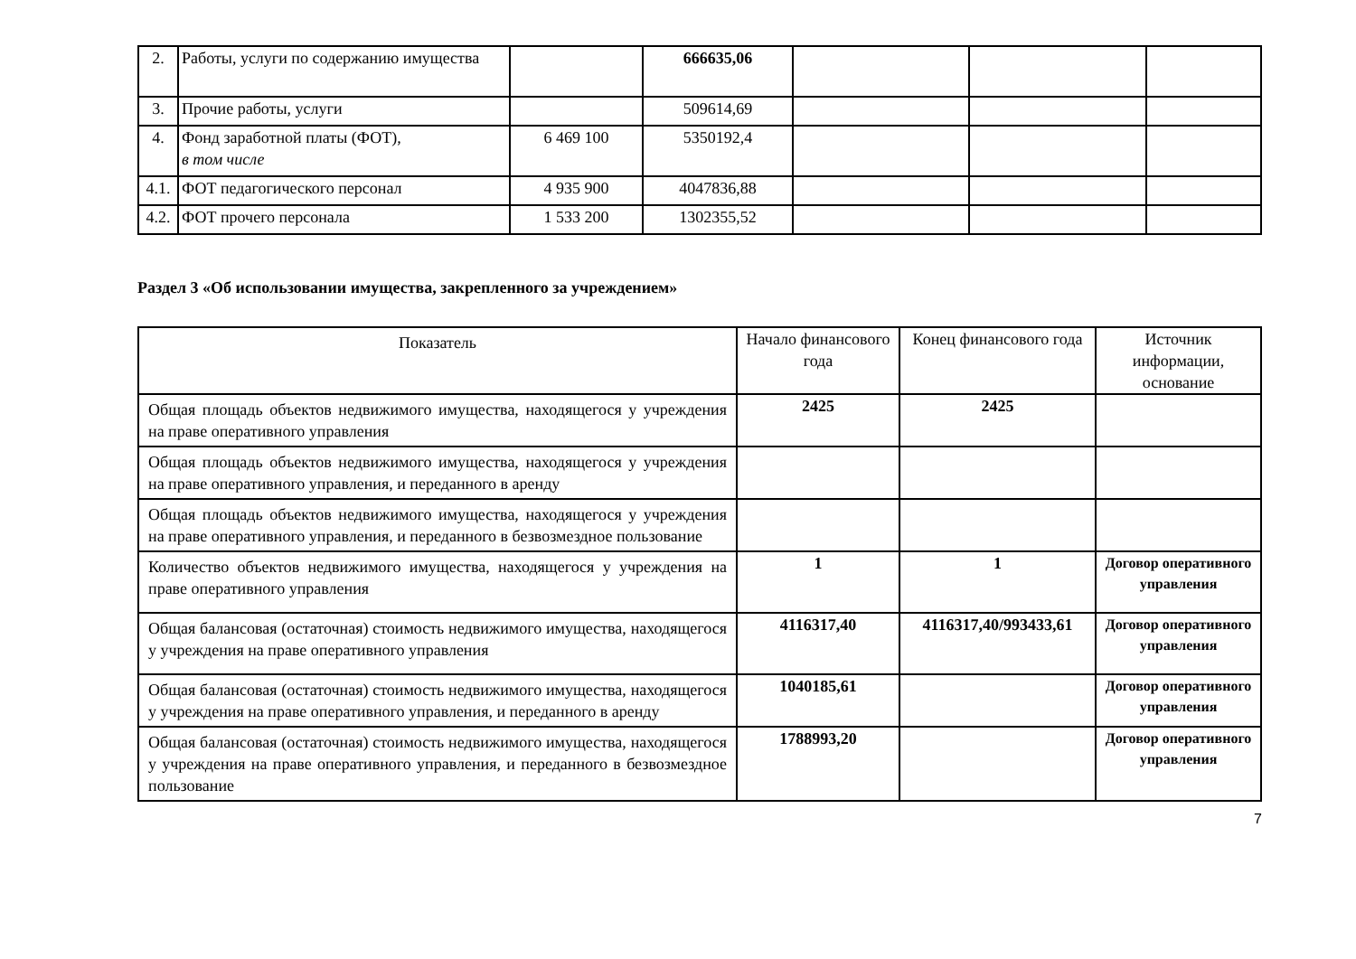| 2. | Работы, услуги по содержанию имущества | | 666635,06 | | | |
| 3. | Прочие работы, услуги | | 509614,69 | | | |
| 4. | Фонд заработной платы (ФОТ), в том числе | 6 469 100 | 5350192,4 | | | |
| 4.1. | ФОТ педагогического персонал | 4 935 900 | 4047836,88 | | | |
| 4.2. | ФОТ прочего персонала | 1 533 200 | 1302355,52 | | | |
Раздел 3 «Об использовании имущества, закрепленного за учреждением»
| Показатель | Начало финансового года | Конец финансового года | Источник информации, основание |
| --- | --- | --- | --- |
| Общая площадь объектов недвижимого имущества, находящегося у учреждения на праве оперативного управления | 2425 | 2425 | |
| Общая площадь объектов недвижимого имущества, находящегося у учреждения на праве оперативного управления, и переданного в аренду | | | |
| Общая площадь объектов недвижимого имущества, находящегося у учреждения на праве оперативного управления, и переданного в безвозмездное пользование | | | |
| Количество объектов недвижимого имущества, находящегося у учреждения на праве оперативного управления | 1 | 1 | Договор оперативного управления |
| Общая балансовая (остаточная) стоимость недвижимого имущества, находящегося у учреждения на праве оперативного управления | 4116317,40 | 4116317,40/993433,61 | Договор оперативного управления |
| Общая балансовая (остаточная) стоимость недвижимого имущества, находящегося у учреждения на праве оперативного управления, и переданного в аренду | 1040185,61 | | Договор оперативного управления |
| Общая балансовая (остаточная) стоимость недвижимого имущества, находящегося у учреждения на праве оперативного управления, и переданного в безвозмездное пользование | 1788993,20 | | Договор оперативного управления |
7